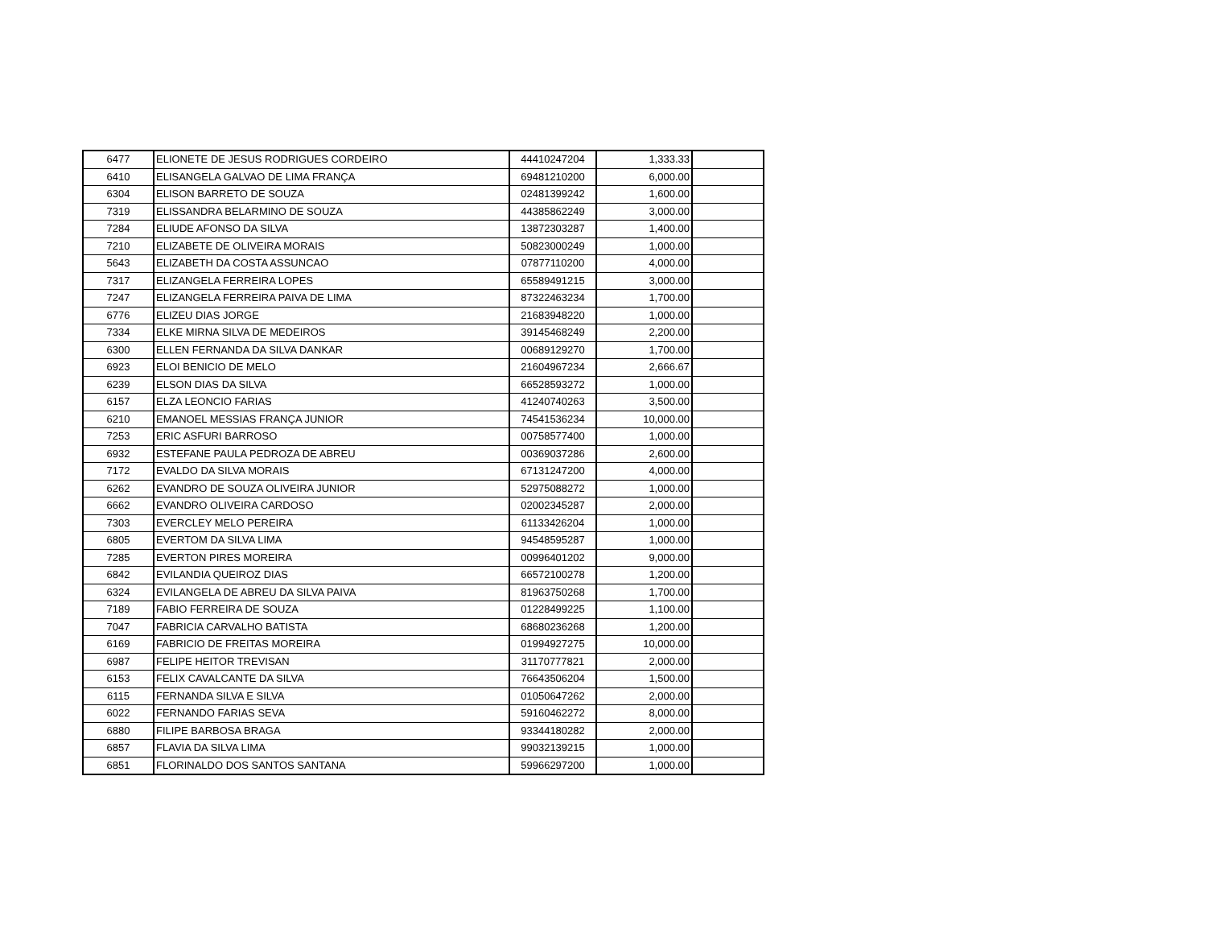| 6477 | ELIONETE DE JESUS RODRIGUES CORDEIRO | 44410247204 | 1,333.33 | |
| 6410 | ELISANGELA GALVAO DE LIMA FRANÇA | 69481210200 | 6,000.00 | |
| 6304 | ELISON BARRETO DE SOUZA | 02481399242 | 1,600.00 | |
| 7319 | ELISSANDRA BELARMINO DE SOUZA | 44385862249 | 3,000.00 | |
| 7284 | ELIUDE AFONSO DA SILVA | 13872303287 | 1,400.00 | |
| 7210 | ELIZABETE DE OLIVEIRA MORAIS | 50823000249 | 1,000.00 | |
| 5643 | ELIZABETH DA COSTA ASSUNCAO | 07877110200 | 4,000.00 | |
| 7317 | ELIZANGELA FERREIRA LOPES | 65589491215 | 3,000.00 | |
| 7247 | ELIZANGELA FERREIRA PAIVA DE LIMA | 87322463234 | 1,700.00 | |
| 6776 | ELIZEU DIAS JORGE | 21683948220 | 1,000.00 | |
| 7334 | ELKE MIRNA SILVA DE MEDEIROS | 39145468249 | 2,200.00 | |
| 6300 | ELLEN FERNANDA DA SILVA DANKAR | 00689129270 | 1,700.00 | |
| 6923 | ELOI BENICIO DE MELO | 21604967234 | 2,666.67 | |
| 6239 | ELSON DIAS DA SILVA | 66528593272 | 1,000.00 | |
| 6157 | ELZA LEONCIO FARIAS | 41240740263 | 3,500.00 | |
| 6210 | EMANOEL MESSIAS FRANÇA JUNIOR | 74541536234 | 10,000.00 | |
| 7253 | ERIC ASFURI BARROSO | 00758577400 | 1,000.00 | |
| 6932 | ESTEFANE PAULA PEDROZA DE ABREU | 00369037286 | 2,600.00 | |
| 7172 | EVALDO DA SILVA MORAIS | 67131247200 | 4,000.00 | |
| 6262 | EVANDRO DE SOUZA OLIVEIRA JUNIOR | 52975088272 | 1,000.00 | |
| 6662 | EVANDRO OLIVEIRA CARDOSO | 02002345287 | 2,000.00 | |
| 7303 | EVERCLEY MELO PEREIRA | 61133426204 | 1,000.00 | |
| 6805 | EVERTOM DA SILVA LIMA | 94548595287 | 1,000.00 | |
| 7285 | EVERTON PIRES MOREIRA | 00996401202 | 9,000.00 | |
| 6842 | EVILANDIA QUEIROZ DIAS | 66572100278 | 1,200.00 | |
| 6324 | EVILANGELA DE ABREU DA SILVA PAIVA | 81963750268 | 1,700.00 | |
| 7189 | FABIO FERREIRA DE SOUZA | 01228499225 | 1,100.00 | |
| 7047 | FABRICIA CARVALHO BATISTA | 68680236268 | 1,200.00 | |
| 6169 | FABRICIO DE FREITAS MOREIRA | 01994927275 | 10,000.00 | |
| 6987 | FELIPE HEITOR TREVISAN | 31170777821 | 2,000.00 | |
| 6153 | FELIX CAVALCANTE DA SILVA | 76643506204 | 1,500.00 | |
| 6115 | FERNANDA SILVA E SILVA | 01050647262 | 2,000.00 | |
| 6022 | FERNANDO FARIAS SEVA | 59160462272 | 8,000.00 | |
| 6880 | FILIPE BARBOSA BRAGA | 93344180282 | 2,000.00 | |
| 6857 | FLAVIA DA SILVA LIMA | 99032139215 | 1,000.00 | |
| 6851 | FLORINALDO DOS SANTOS SANTANA | 59966297200 | 1,000.00 | |